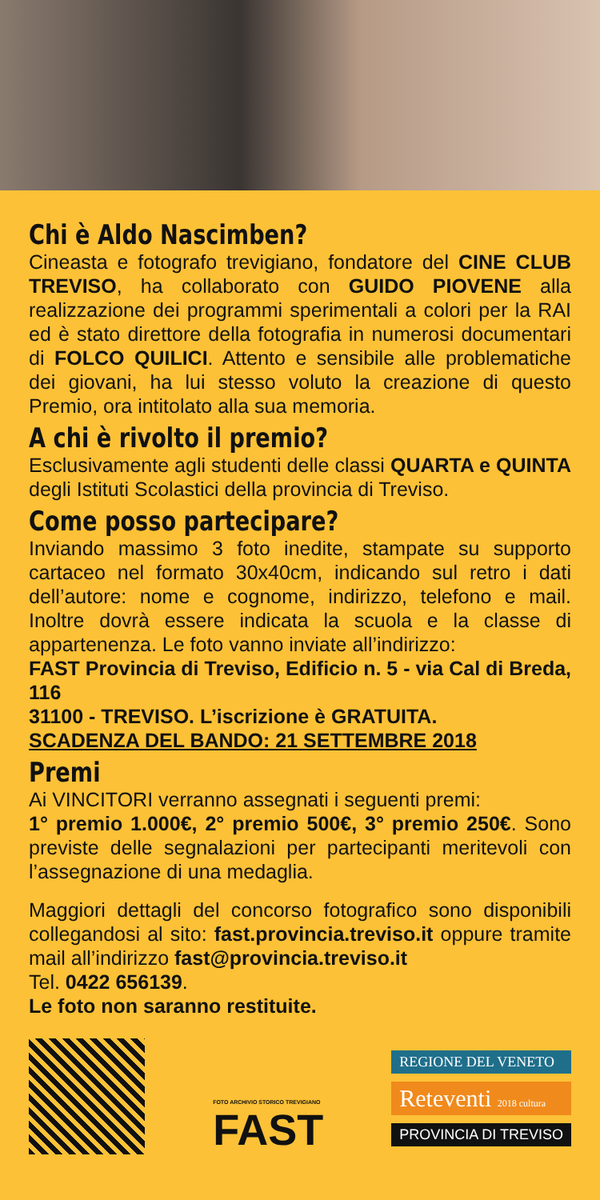Chi è Aldo Nascimben?
Cineasta e fotografo trevigiano, fondatore del CINE CLUB TREVISO, ha collaborato con GUIDO PIOVENE alla realizzazione dei programmi sperimentali a colori per la RAI ed è stato direttore della fotografia in numerosi documentari di FOLCO QUILICI. Attento e sensibile alle problematiche dei giovani, ha lui stesso voluto la creazione di questo Premio, ora intitolato alla sua memoria.
A chi è rivolto il premio?
Esclusivamente agli studenti delle classi QUARTA e QUINTA degli Istituti Scolastici della provincia di Treviso.
Come posso partecipare?
Inviando massimo 3 foto inedite, stampate su supporto cartaceo nel formato 30x40cm, indicando sul retro i dati dell’autore: nome e cognome, indirizzo, telefono e mail. Inoltre dovrà essere indicata la scuola e la classe di appartenenza. Le foto vanno inviate all’indirizzo:
FAST Provincia di Treviso, Edificio n. 5 - via Cal di Breda, 116
31100 - TREVISO. L’iscrizione è GRATUITA.
SCADENZA DEL BANDO: 21 SETTEMBRE 2018
Premi
Ai VINCITORI verranno assegnati i seguenti premi:
1° premio 1.000€, 2° premio 500€, 3° premio 250€. Sono previste delle segnalazioni per partecipanti meritevoli con l’assegnazione di una medaglia.
Maggiori dettagli del concorso fotografico sono disponibili collegandosi al sito: fast.provincia.treviso.it oppure tramite mail all’indirizzo fast@provincia.treviso.it
Tel. 0422 656139.
Le foto non saranno restituite.
FOTO ARCHIVIO STORICO TREVIGIANO
FAST
REGIONE DEL VENETO
Reteventi 2018 cultura
PROVINCIA DI TREVISO